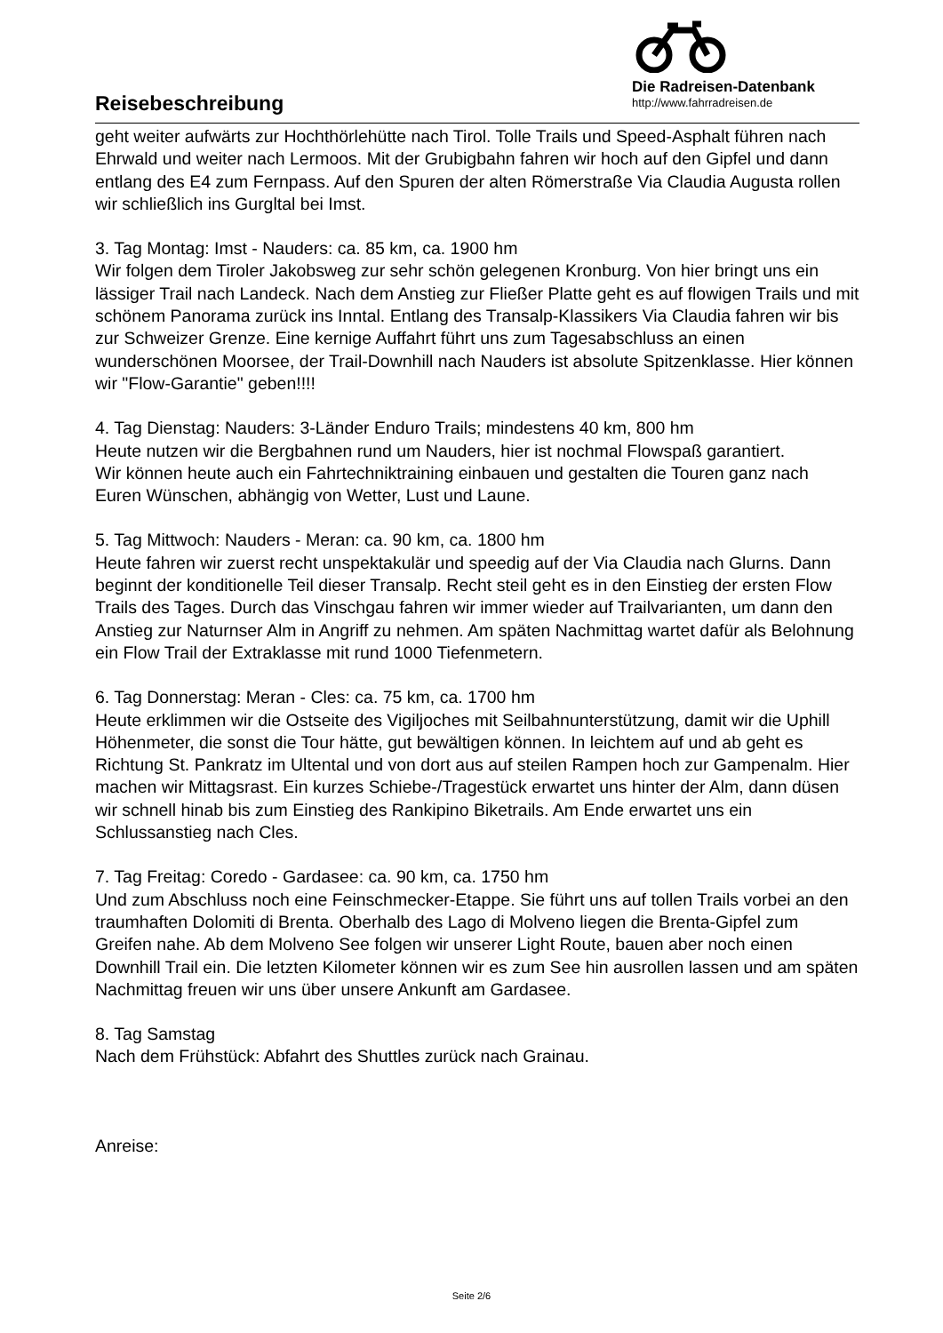Reisebeschreibung
Die Radreisen-Datenbank
http://www.fahrradreisen.de
geht weiter aufwärts zur Hochthörlehütte nach Tirol. Tolle Trails und Speed-Asphalt führen nach Ehrwald und weiter nach Lermoos. Mit der Grubigbahn fahren wir hoch auf den Gipfel und dann entlang des E4 zum Fernpass. Auf den Spuren der alten Römerstraße Via Claudia Augusta rollen wir schließlich ins Gurgltal bei Imst.
3. Tag Montag: Imst - Nauders: ca. 85 km, ca. 1900 hm
Wir folgen dem Tiroler Jakobsweg zur sehr schön gelegenen Kronburg. Von hier bringt uns ein lässiger Trail nach Landeck. Nach dem Anstieg zur Fließer Platte geht es auf flowigen Trails und mit schönem Panorama zurück ins Inntal. Entlang des Transalp-Klassikers Via Claudia fahren wir bis zur Schweizer Grenze. Eine kernige Auffahrt führt uns zum Tagesabschluss an einen wunderschönen Moorsee, der Trail-Downhill nach Nauders ist absolute Spitzenklasse. Hier können wir "Flow-Garantie" geben!!!!
4. Tag Dienstag: Nauders: 3-Länder Enduro Trails; mindestens 40 km, 800 hm
Heute nutzen wir die Bergbahnen rund um Nauders, hier ist nochmal Flowspaß garantiert.
Wir können heute auch ein Fahrtechniktraining einbauen und gestalten die Touren ganz nach Euren Wünschen, abhängig von Wetter, Lust und Laune.
5. Tag Mittwoch: Nauders - Meran: ca. 90 km, ca. 1800 hm
Heute fahren wir zuerst recht unspektakulär und speedig auf der Via Claudia nach Glurns. Dann beginnt der konditionelle Teil dieser Transalp. Recht steil geht es in den Einstieg der ersten Flow Trails des Tages. Durch das Vinschgau fahren wir immer wieder auf Trailvarianten, um dann den Anstieg zur Naturnser Alm in Angriff zu nehmen. Am späten Nachmittag wartet dafür als Belohnung ein Flow Trail der Extraklasse mit rund 1000 Tiefenmetern.
6. Tag Donnerstag: Meran - Cles: ca. 75 km, ca. 1700 hm
Heute erklimmen wir die Ostseite des Vigiljoches mit Seilbahnunterstützung, damit wir die Uphill Höhenmeter, die sonst die Tour hätte, gut bewältigen können. In leichtem auf und ab geht es Richtung St. Pankratz im Ultental und von dort aus auf steilen Rampen hoch zur Gampenalm. Hier machen wir Mittagsrast. Ein kurzes Schiebe-/Tragestück erwartet uns hinter der Alm, dann düsen wir schnell hinab bis zum Einstieg des Rankipino Biketrails. Am Ende erwartet uns ein Schlussanstieg nach Cles.
7. Tag Freitag: Coredo - Gardasee: ca. 90 km, ca. 1750 hm
Und zum Abschluss noch eine Feinschmecker-Etappe. Sie führt uns auf tollen Trails vorbei an den traumhaften Dolomiti di Brenta. Oberhalb des Lago di Molveno liegen die Brenta-Gipfel zum Greifen nahe. Ab dem Molveno See folgen wir unserer Light Route, bauen aber noch einen Downhill Trail ein. Die letzten Kilometer können wir es zum See hin ausrollen lassen und am späten Nachmittag freuen wir uns über unsere Ankunft am Gardasee.
8. Tag Samstag
Nach dem Frühstück: Abfahrt des Shuttles zurück nach Grainau.
Anreise:
Seite 2/6